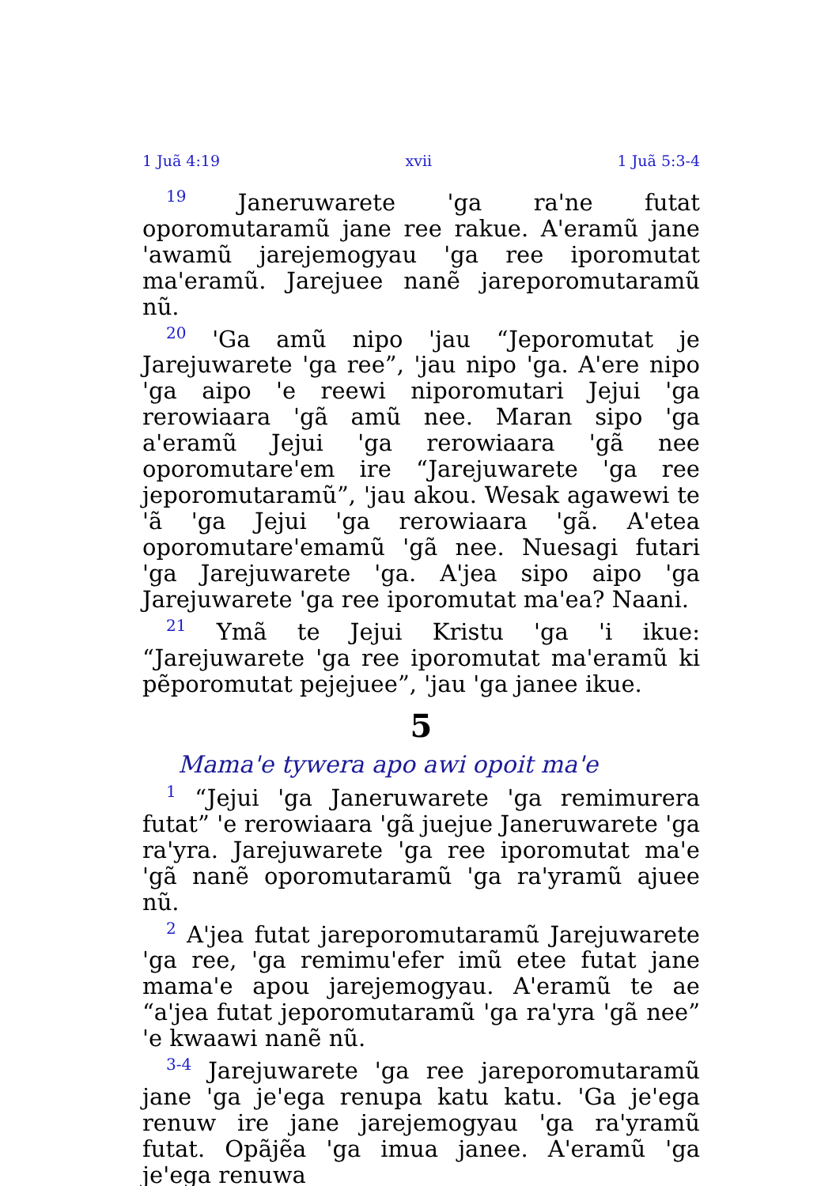1 Juã 4:19 xvii 1 Juã 5:3-4
<sup>19</sup> Janeruwarete 'ga ra'ne futat oporomutaramũ jane ree rakue. A'eramũ jane 'awamũ jarejemogyau 'ga ree iporomutat ma'eramũ. Jarejuee nanẽ jareporomutaramũ nũ.
<sup>20</sup> 'Ga amũ nipo 'jau “Jeporomutat je Jarejuwarete 'ga ree”, 'jau nipo 'ga. A'ere nipo 'ga aipo 'e reewi niporomutari Jejui 'ga rerowiaara 'gã amũ nee. Maran sipo 'ga a'eramũ Jejui 'ga rerowiaara 'gã nee oporomutare'em ire “Jarejuwarete 'ga ree jeporomutaramũ”, 'jau akou. Wesak agawewi te 'ã 'ga Jejui 'ga rerowiaara 'gã. A'etea oporomutare'emamũ 'gã nee. Nuesagi futari 'ga Jarejuwarete 'ga. A'jea sipo aipo 'ga Jarejuwarete 'ga ree iporomutat ma'ea? Naani.
<sup>21</sup> Ymã te Jejui Kristu 'ga 'i ikue: “Jarejuwarete 'ga ree iporomutat ma'eramũ ki pẽporomutat pejejuee”, 'jau 'ga janee ikue.
5
Mama'e tywera apo awi opoit ma'e
<sup>1</sup> “Jejui 'ga Janeruwarete 'ga remimurera futat” 'e rerowiaara 'gã juejue Janeruwarete 'ga ra'yra. Jarejuwarete 'ga ree iporomutat ma'e 'gã nanẽ oporomutaramũ 'ga ra'yramũ ajuee nũ.
<sup>2</sup> A'jea futat jareporomutaramũ Jarejuwarete 'ga ree, 'ga remimu'efer imũ etee futat jane mama'e apou jarejemogyau. A'eramũ te ae “a'jea futat jeporomutaramũ 'ga ra'yra 'gã nee” 'e kwaawi nanẽ nũ.
<sup>3-4</sup> Jarejuwarete 'ga ree jareporomutaramũ jane 'ga je'ega renupa katu katu. 'Ga je'ega renuw ire jane jarejemogyau 'ga ra'yramũ futat. Opãjẽa 'ga imua janee. A'eramũ 'ga je'ega renuwa